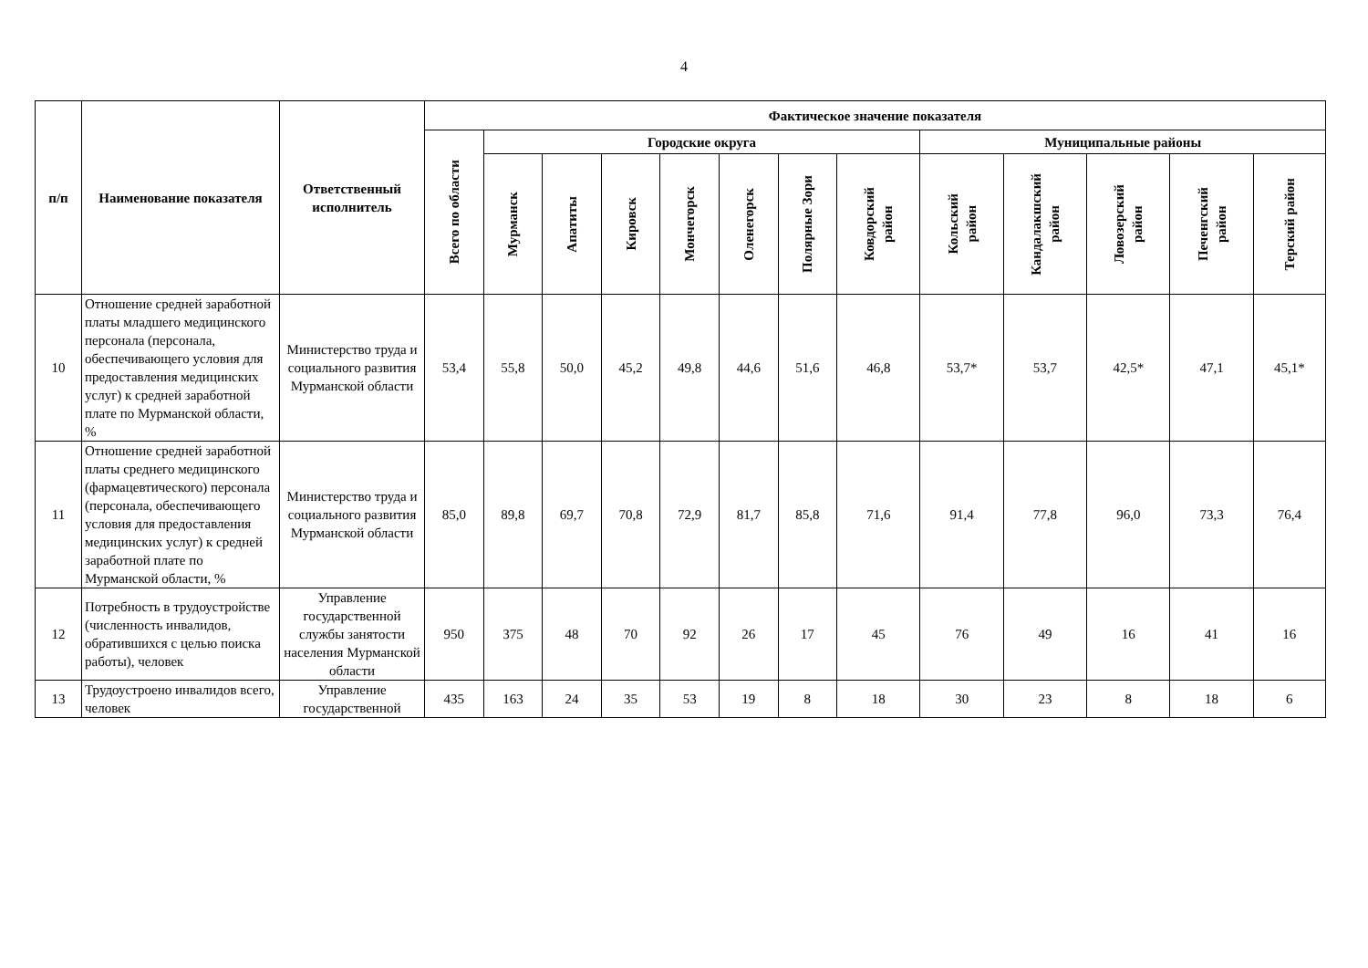4
| п/п | Наименование показателя | Ответственный исполнитель | Фактическое значение показателя | | | | | | | | | | | | |
| --- | --- | --- | --- | --- | --- | --- | --- | --- | --- | --- | --- | --- | --- | --- | --- |
| | | | Всего по области | Городские округа | | | | | | | Муниципальные районы | | | | |
| | | | | Мурманск | Апатиты | Кировск | Мончегорск | Оленегорск | Полярные Зори | Ковдорский район | Кольский район | Кандалакшский район | Ловозерский район | Печенгский район | Терский район |
| 10 | Отношение средней заработной платы младшего медицинского персонала (персонала, обеспечивающего условия для предоставления медицинских услуг) к средней заработной плате по Мурманской области, % | Министерство труда и социального развития Мурманской области | 53,4 | 55,8 | 50,0 | 45,2 | 49,8 | 44,6 | 51,6 | 46,8 | 53,7* | 53,7 | 42,5* | 47,1 | 45,1* |
| 11 | Отношение средней заработной платы среднего медицинского (фармацевтического) персонала (персонала, обеспечивающего условия для предоставления медицинских услуг) к средней заработной плате по Мурманской области, % | Министерство труда и социального развития Мурманской области | 85,0 | 89,8 | 69,7 | 70,8 | 72,9 | 81,7 | 85,8 | 71,6 | 91,4 | 77,8 | 96,0 | 73,3 | 76,4 |
| 12 | Потребность в трудоустройстве (численность инвалидов, обратившихся с целью поиска работы), человек | Управление государственной службы занятости населения Мурманской области | 950 | 375 | 48 | 70 | 92 | 26 | 17 | 45 | 76 | 49 | 16 | 41 | 16 |
| 13 | Трудоустроено инвалидов всего, человек | Управление государственной | 435 | 163 | 24 | 35 | 53 | 19 | 8 | 18 | 30 | 23 | 8 | 18 | 6 |